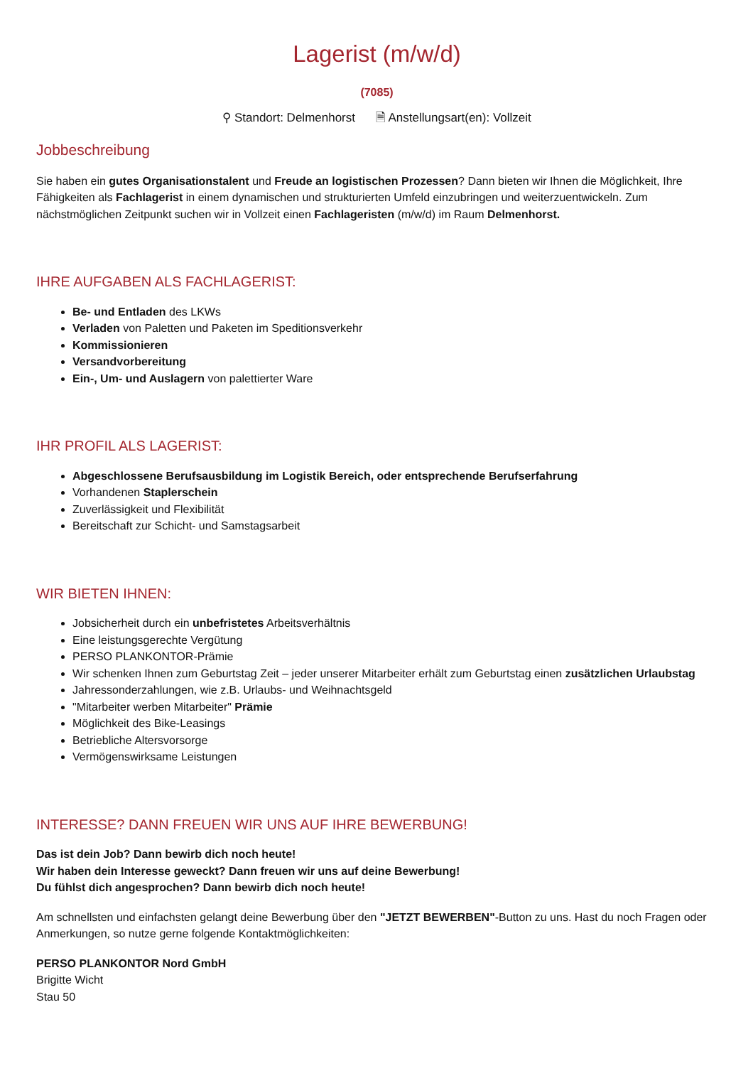Lagerist (m/w/d)
(7085)
⚲ Standort: Delmenhorst 🗎 Anstellungsart(en): Vollzeit
Jobbeschreibung
Sie haben ein gutes Organisationstalent und Freude an logistischen Prozessen? Dann bieten wir Ihnen die Möglichkeit, Ihre Fähigkeiten als Fachlagerist in einem dynamischen und strukturierten Umfeld einzubringen und weiterzuentwickeln. Zum nächstmöglichen Zeitpunkt suchen wir in Vollzeit einen Fachlageristen (m/w/d) im Raum Delmenhorst.
IHRE AUFGABEN ALS FACHLAGERIST:
Be- und Entladen des LKWs
Verladen von Paletten und Paketen im Speditionsverkehr
Kommissionieren
Versandvorbereitung
Ein-, Um- und Auslagern von palettierter Ware
IHR PROFIL ALS LAGERIST:
Abgeschlossene Berufsausbildung im Logistik Bereich, oder entsprechende Berufserfahrung
Vorhandenen Staplerschein
Zuverlässigkeit und Flexibilität
Bereitschaft zur Schicht- und Samstagsarbeit
WIR BIETEN IHNEN:
Jobsicherheit durch ein unbefristetes Arbeitsverhältnis
Eine leistungsgerechte Vergütung
PERSO PLANKONTOR-Prämie
Wir schenken Ihnen zum Geburtstag Zeit – jeder unserer Mitarbeiter erhält zum Geburtstag einen zusätzlichen Urlaubstag
Jahressonderzahlungen, wie z.B. Urlaubs- und Weihnachtsgeld
"Mitarbeiter werben Mitarbeiter" Prämie
Möglichkeit des Bike-Leasings
Betriebliche Altersvorsorge
Vermögenswirksame Leistungen
INTERESSE? DANN FREUEN WIR UNS AUF IHRE BEWERBUNG!
Das ist dein Job? Dann bewirb dich noch heute!
Wir haben dein Interesse geweckt? Dann freuen wir uns auf deine Bewerbung!
Du fühlst dich angesprochen? Dann bewirb dich noch heute!
Am schnellsten und einfachsten gelangt deine Bewerbung über den "JETZT BEWERBEN"-Button zu uns. Hast du noch Fragen oder Anmerkungen, so nutze gerne folgende Kontaktmöglichkeiten:
PERSO PLANKONTOR Nord GmbH
Brigitte Wicht
Stau 50